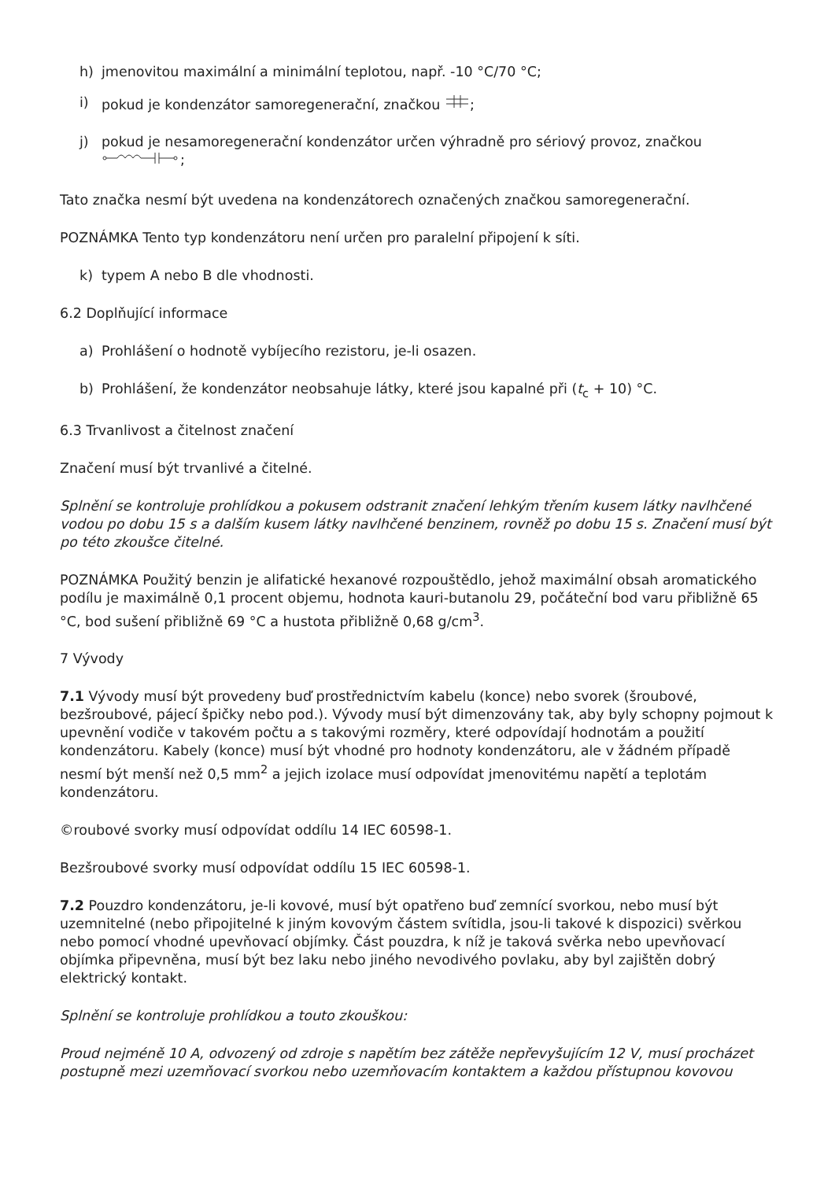h) jmenovitou maximální a minimální teplotou, např. -10 °C/70 °C;
i) pokud je kondenzátor samoregenerační, značkou ;
j) pokud je nesamoregenerační kondenzátor určen výhradně pro sériový provoz, značkou
;
Tato značka nesmí být uvedena na kondenzátorech označených značkou samoregenerační.
POZNÁMKA Tento typ kondenzátoru není určen pro paralelní připojení k síti.
k) typem A nebo B dle vhodnosti.
6.2 Doplňující informace
a) Prohlášení o hodnotě vybíjecího rezistoru, je-li osazen.
b) Prohlášení, že kondenzátor neobsahuje látky, které jsou kapalné při (t<sub>c</sub> + 10) °C.
6.3 Trvanlivost a čitelnost značení
Značení musí být trvanlivé a čitelné.
Splnění se kontroluje prohlídkou a pokusem odstranit značení lehkým třením kusem látky navlhčené vodou po dobu 15 s a dalším kusem látky navlhčené benzinem, rovněž po dobu 15 s. Značení musí být po této zkoušce čitelné.
POZNÁMKA Použitý benzin je alifatické hexanové rozpouštědlo, jehož maximální obsah aromatického podílu je maximálně 0,1 procent objemu, hodnota kauri-butanolu 29, počáteční bod varu přibližně 65 °C, bod sušení přibližně 69 °C a hustota přibližně 0,68 g/cm<sup>3</sup>.
7 Vývody
7.1 Vývody musí být provedeny buď prostřednictvím kabelu (konce) nebo svorek (šroubové, bezšroubové, pájecí špičky nebo pod.). Vývody musí být dimenzovány tak, aby byly schopny pojmout k upevnění vodiče v takovém počtu a s takovými rozměry, které odpovídají hodnotám a použití kondenzátoru. Kabely (konce) musí být vhodné pro hodnoty kondenzátoru, ale v žádném případě nesmí být menší než 0,5 mm<sup>2</sup> a jejich izolace musí odpovídat jmenovitému napětí a teplotám kondenzátoru.
©roubové svorky musí odpovídat oddílu 14 IEC 60598-1.
Bezšroubové svorky musí odpovídat oddílu 15 IEC 60598-1.
7.2 Pouzdro kondenzátoru, je-li kovové, musí být opatřeno buď zemnící svorkou, nebo musí být uzemnitelné (nebo připojitelné k jiným kovovým částem svítidla, jsou-li takové k dispozici) svěrkou nebo pomocí vhodné upevňovací objímky. Část pouzdra, k níž je taková svěrka nebo upevňovací objímka připevněna, musí být bez laku nebo jiného nevodivého povlaku, aby byl zajištěn dobrý elektrický kontakt.
Splnění se kontroluje prohlídkou a touto zkouškou:
Proud nejméně 10 A, odvozený od zdroje s napětím bez zátěže nepřevyšujícím 12 V, musí procházet postupně mezi uzemňovací svorkou nebo uzemňovacím kontaktem a každou přístupnou kovovou